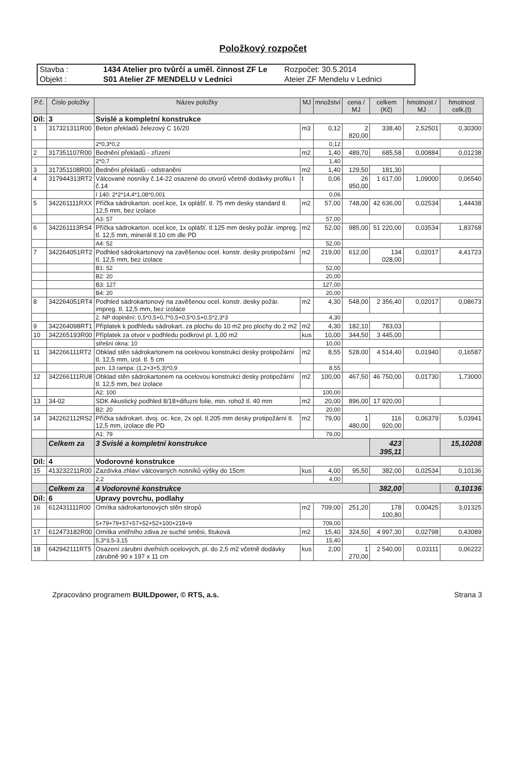Položkový rozpočet
Stavba :
1434 Atelier pro tvůrčí a uměl. činnost ZF Le
Rozpočet: 30.5.2014
Objekt :
S01 Atelier ZF MENDELU v Lednici
Ateier ZF Mendelu v Lednici
| P.č. | Číslo položky | Název položky | MJ | množství | cena / MJ | celkem (Kč) | hmotnost / MJ | hmotnost celk.(t) |
| --- | --- | --- | --- | --- | --- | --- | --- | --- |
| Díl: | 3 | Svislé a kompletní konstrukce | | | | | | |
| 1 | 317321311R00 | Beton překladů železový C 16/20 | m3 | 0,12 | 2 820,00 | 338,40 | 2,52501 | 0,30300 |
| | | 2*0,3*0,2 | | 0,12 | | | | |
| 2 | 317351107R00 | Bednění překladů - zřízení | m2 | 1,40 | 489,70 | 685,58 | 0,00884 | 0,01238 |
| | | 2*0,7 | | 1,40 | | | | |
| 3 | 317351108R00 | Bednění překladů - odstranění | m2 | 1,40 | 129,50 | 181,30 | | |
| 4 | 317944313RT2 | Válcované nosníky č.14-22 osazené do otvorů včetně dodávky profilu I č.14 | t | 0,06 | 26 950,00 | 1 617,00 | 1,09000 | 0,06540 |
| | | I 140: 2*2*14,4*1,08*0,001 | | 0,06 | | | | |
| 5 | 342261111RXX | Příčka sádrokarton. ocel.kce, 1x oplášť. tl. 75 mm desky standard tl. 12,5 mm, bez izolace | m2 | 57,00 | 748,00 | 42 636,00 | 0,02534 | 1,44438 |
| | | A3: 57 | | 57,00 | | | | |
| 6 | 342261113RS4 | Příčka sádrokarton. ocel.kce, 1x oplášť. tl.125 mm desky požár. impreg. tl. 12,5 mm, minerál tl.10 cm dle PD | m2 | 52,00 | 985,00 | 51 220,00 | 0,03534 | 1,83768 |
| | | A4: 52 | | 52,00 | | | | |
| 7 | 342264051RT2 | Podhled sádrokartonový na zavěšenou ocel. konstr. desky protipožární tl. 12,5 mm, bez izolace | m2 | 219,00 | 612,00 | 134 028,00 | 0,02017 | 4,41723 |
| | | B1: 52 | | 52,00 | | | | |
| | | B2: 20 | | 20,00 | | | | |
| | | B3: 127 | | 127,00 | | | | |
| | | B4: 20 | | 20,00 | | | | |
| 8 | 342264051RT4 | Podhled sádrokartonový na zavěšenou ocel. konstr. desky požár. impreg. tl. 12,5 mm, bez izolace | m2 | 4,30 | 548,00 | 2 356,40 | 0,02017 | 0,08673 |
| | | 2. NP doplnění: 0,5*0,5+0,7*0,5+0,5*0,5+0,5*2,3*3 | | 4,30 | | | | |
| 9 | 342264098RT1 | Příplatek k podhledu sádrokart. za plochu do 10 m2 pro plochy do 2 m2 | m2 | 4,30 | 182,10 | 783,03 | | |
| 10 | 342265193R00 | Příplatek za otvor v podhledu podkroví pl. 1,00 m2 | kus | 10,00 | 344,50 | 3 445,00 | | |
| | | střešní okna: 10 | | 10,00 | | | | |
| 11 | 342266111RT2 | Obklad stěn sádrokartonem na ocelovou konstrukci desky protipožární tl. 12,5 mm, izol. tl. 5 cm | m2 | 8,55 | 528,00 | 4 514,40 | 0,01940 | 0,16587 |
| | | pzn. 13 rampa: (1,2+3+5,3)*0,9 | | 8,55 | | | | |
| 12 | 342266111RU8 | Obklad stěn sádrokartonem na ocelovou konstrukci desky protipožární tl. 12,5 mm, bez izolace | m2 | 100,00 | 467,50 | 46 750,00 | 0,01730 | 1,73000 |
| | | A2: 100 | | 100,00 | | | | |
| 13 | 34-02 | SDK Akustický podhled 8/18+difuzni folie, min. rohož tl. 40 mm | m2 | 20,00 | 896,00 | 17 920,00 | | |
| | | B2: 20 | | 20,00 | | | | |
| 14 | 342262112RS2 | Příčka sádrokart. dvoj. oc. kce, 2x opl. tl.205 mm desky protipožární tl. 12,5 mm, izolace dle PD | m2 | 79,00 | 1 480,00 | 116 920,00 | 0,06379 | 5,03941 |
| | | A1: 79 | | 79,00 | | | | |
| | Celkem za | 3 Svislé a kompletní konstrukce | | | | 423 395,11 | | 15,10208 |
| Díl: | 4 | Vodorovné konstrukce | | | | | | |
| 15 | 413232211R00 | Zazdívka zhlaví válcovaných nosníků výšky do 15cm | kus | 4,00 | 95,50 | 382,00 | 0,02534 | 0,10136 |
| | | 2,2 | | 4,00 | | | | |
| | Celkem za | 4 Vodorovné konstrukce | | | | 382,00 | | 0,10136 |
| Díl: | 6 | Upravy povrchu, podlahy | | | | | | |
| 16 | 612431111R00 | Omítka sádrokartonových stěn stropů | m2 | 709,00 | 251,20 | 178 100,80 | 0,00425 | 3,01325 |
| | | 5+79+79+57+57+52+52+100+219+9 | | 709,00 | | | | |
| 17 | 612473182R00 | Omítka vnitřního zdiva ze suché směsi, štuková | m2 | 15,40 | 324,50 | 4 997,30 | 0,02798 | 0,43089 |
| | | 5,3*3,5-3,15 | | 15,40 | | | | |
| 18 | 642942111RT5 | Osazení zárubní dveřních ocelových, pl. do 2,5 m2 včetně dodávky zárubně 90 x 197 x 11 cm | kus | 2,00 | 1 270,00 | 2 540,00 | 0,03111 | 0,06222 |
Zpracováno programem BUILDpower, © RTS, a.s.
Strana 3